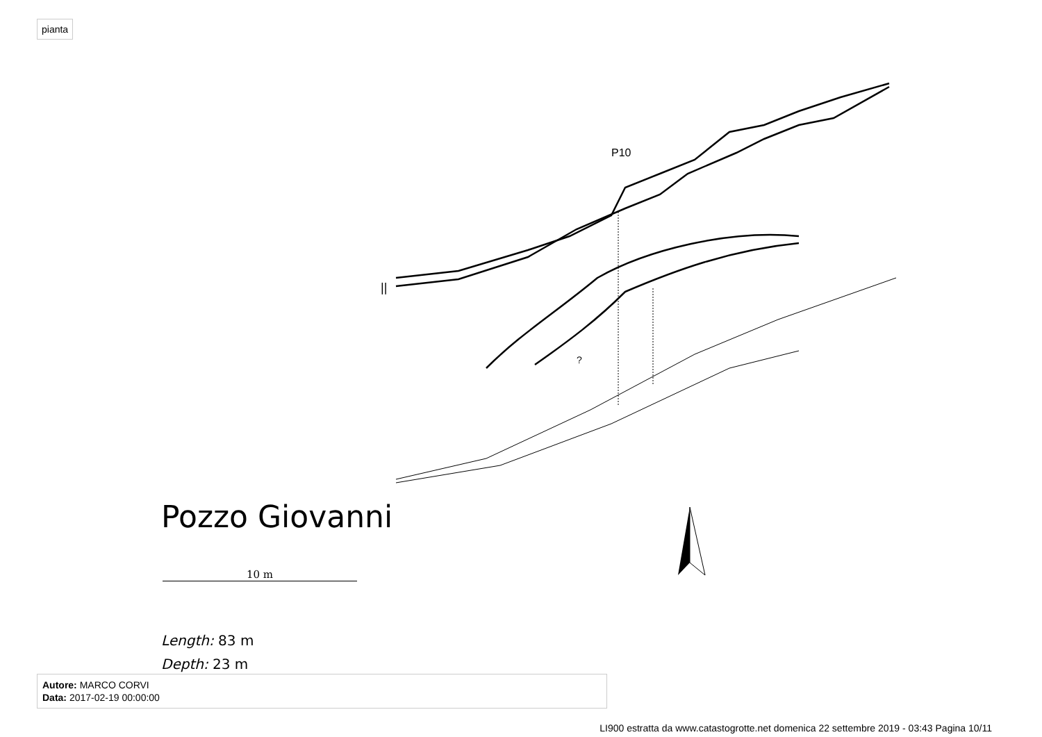pianta
P10
?
||
Pozzo Giovanni
10 m
Length: 83 m
Depth: 23 m
Autore: MARCO CORVI
Data: 2017-02-19 00:00:00
LI900 estratta da www.catastogrotte.net domenica 22 settembre 2019 - 03:43 Pagina 10/11